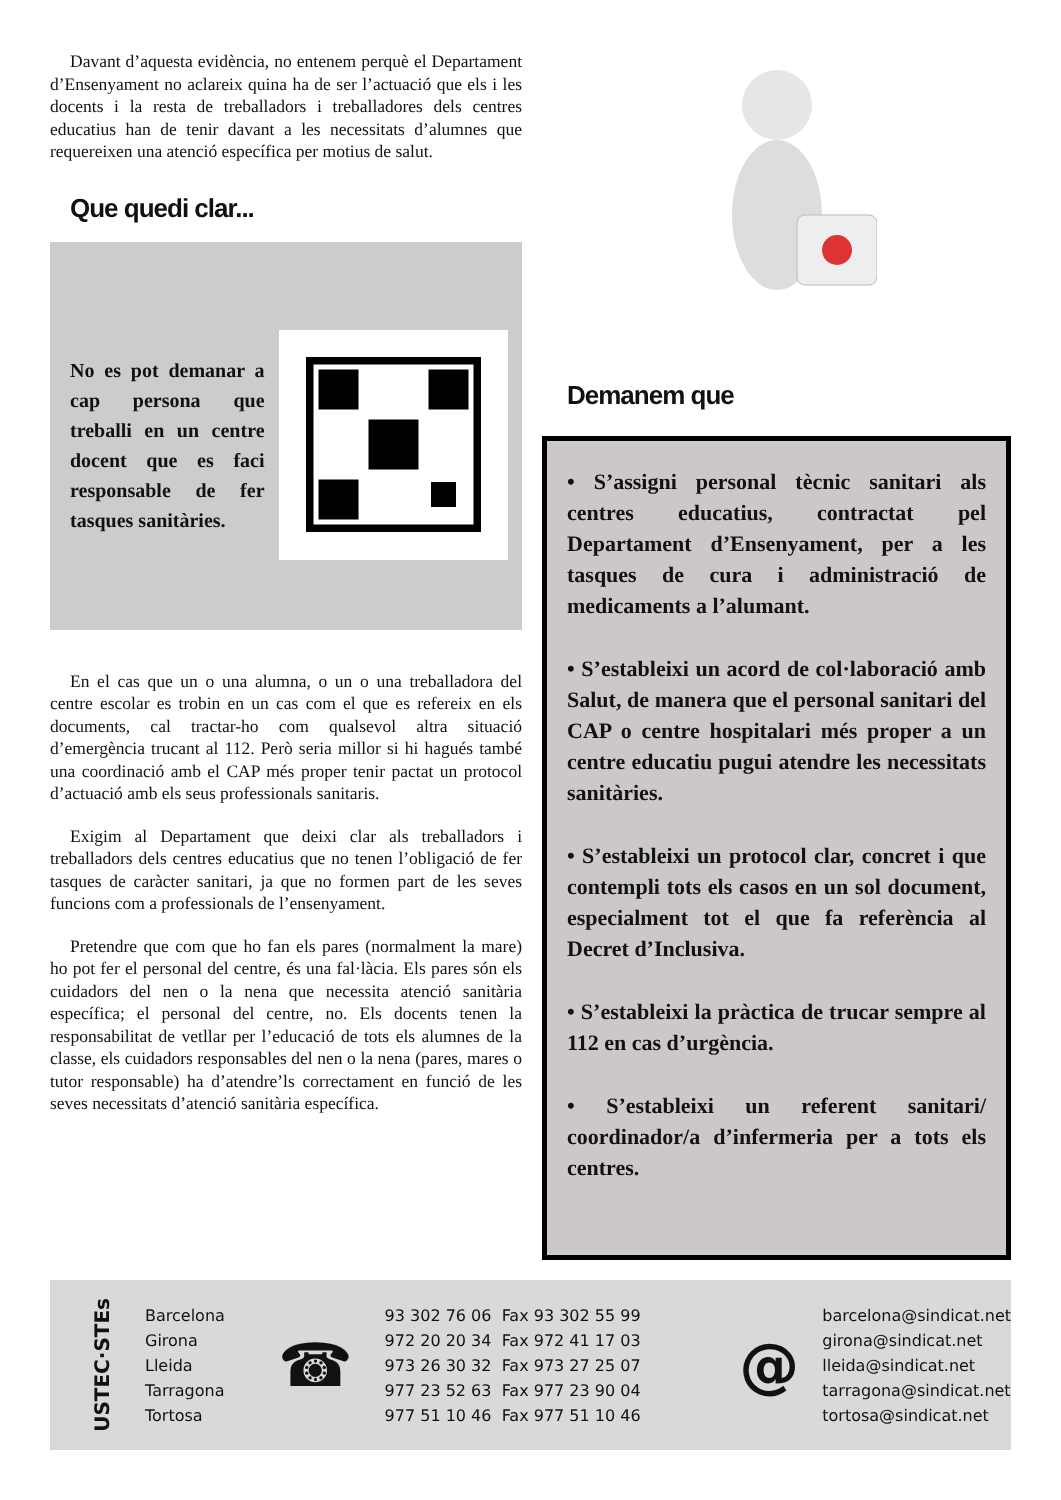Davant d’aquesta evidència, no entenem perquè el Departament d’Ensenyament no aclareix quina ha de ser l’actuació que els i les docents i la resta de treballadors i treballadores dels centres educatius han de tenir davant a les necessitats d’alumnes que requereixen una atenció específica per motius de salut.
Que quedi clar...
No es pot demanar a cap persona que treballi en un centre docent que es faci responsable de fer tasques sanitàries.
En el cas que un o una alumna, o un o una treballadora del centre escolar es trobin en un cas com el que es refereix en els documents, cal tractar-ho com qualsevol altra situació d’emergència trucant al 112. Però seria millor si hi hagués també una coordinació amb el CAP més proper tenir pactat un protocol d’actuació amb els seus professionals sanitaris.
Exigim al Departament que deixi clar als treballadors i treballadors dels centres educatius que no tenen l’obligació de fer tasques de caràcter sanitari, ja que no formen part de les seves funcions com a professionals de l’ensenyament.
Pretendre que com que ho fan els pares (normalment la mare) ho pot fer el personal del centre, és una fal·làcia. Els pares són els cuidadors del nen o la nena que necessita atenció sanitària específica; el personal del centre, no. Els docents tenen la responsabilitat de vetllar per l’educació de tots els alumnes de la classe, els cuidadors responsables del nen o la nena (pares, mares o tutor responsable) ha d’atendre’ls correctament en funció de les seves necessitats d’atenció sanitària específica.
Demanem que
• S’assigni personal tècnic sanitari als centres educatius, contractat pel Departament d’Ensenyament, per a les tasques de cura i administració de medicaments a l’alumant.
• S’estableixi un acord de col·laboració amb Salut, de manera que el personal sanitari del CAP o centre hospitalari més proper a un centre educatiu pugui atendre les necessitats sanitàries.
• S’estableixi un protocol clar, concret i que contempli tots els casos en un sol document, especialment tot el que fa referència al Decret d’Inclusiva.
• S’estableixi la pràctica de trucar sempre al 112 en cas d’urgència.
• S’estableixi un referent sanitari/ coordinador/a d’infermeria per a tots els centres.
USTEC·STEs
Barcelona
Girona
Lleida
Tarragona
Tortosa
☎
93 302 76 06 Fax 93 302 55 99
972 20 20 34 Fax 972 41 17 03
973 26 30 32 Fax 973 27 25 07
977 23 52 63 Fax 977 23 90 04
977 51 10 46 Fax 977 51 10 46
@
barcelona@sindicat.net
girona@sindicat.net
lleida@sindicat.net
tarragona@sindicat.net
tortosa@sindicat.net